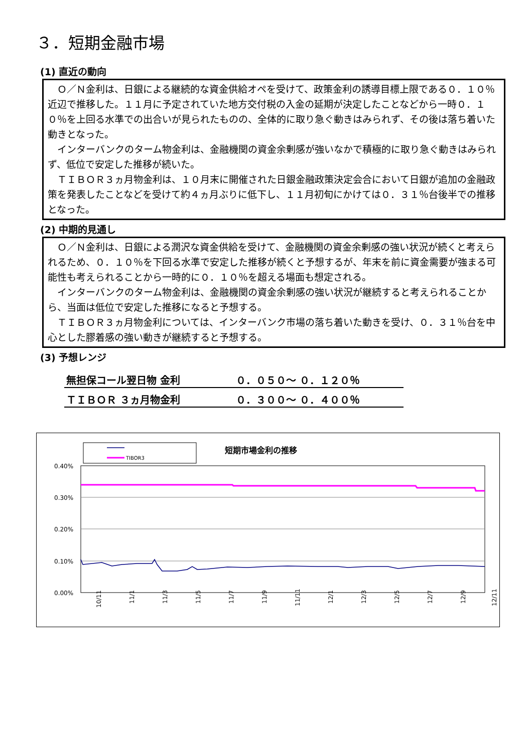３．短期金融市場
(1) 直近の動向
Ｏ／Ｎ金利は、日銀による継続的な資金供給オペを受けて、政策金利の誘導目標上限である０．１０％近辺で推移した。１１月に予定されていた地方交付税の入金の延期が決定したことなどから一時０．１０％を上回る水準での出合いが見られたものの、全体的に取り急ぐ動きはみられず、その後は落ち着いた動きとなった。
インターバンクのターム物金利は、金融機関の資金余剰感が強いなかで積極的に取り急ぐ動きはみられず、低位で安定した推移が続いた。
ＴＩＢＯＲ３ヵ月物金利は、１０月末に開催された日銀金融政策決定会合において日銀が追加の金融政策を発表したことなどを受けて約４ヵ月ぶりに低下し、１１月初旬にかけては０．３１％台後半での推移となった。
(2) 中期的見通し
Ｏ／Ｎ金利は、日銀による潤沢な資金供給を受けて、金融機関の資金余剰感の強い状況が続くと考えられるため、０．１０％を下回る水準で安定した推移が続くと予想するが、年末を前に資金需要が強まる可能性も考えられることから一時的に０．１０％を超える場面も想定される。
インターバンクのターム物金利は、金融機関の資金余剰感の強い状況が継続すると考えられることから、当面は低位で安定した推移になると予想する。
ＴＩＢＯＲ３ヵ月物金利については、インターバンク市場の落ち着いた動きを受け、０．３１％台を中心とした膠着感の強い動きが継続すると予想する。
(3) 予想レンジ
| 無担保コール翌日物 金利 | ０．０５０～ ０．１２０％ |
| ＴＩＢＯＲ ３ヵ月物金利 | ０．３００～ ０．４００％ |
TIBOR3
短期市場金利の推移
0.40%
0.30%
0.20%
0.10%
0.00%
10/11
11/1
11/3
11/5
11/7
11/9
11/11
12/1
12/3
12/5
12/7
12/9
12/11